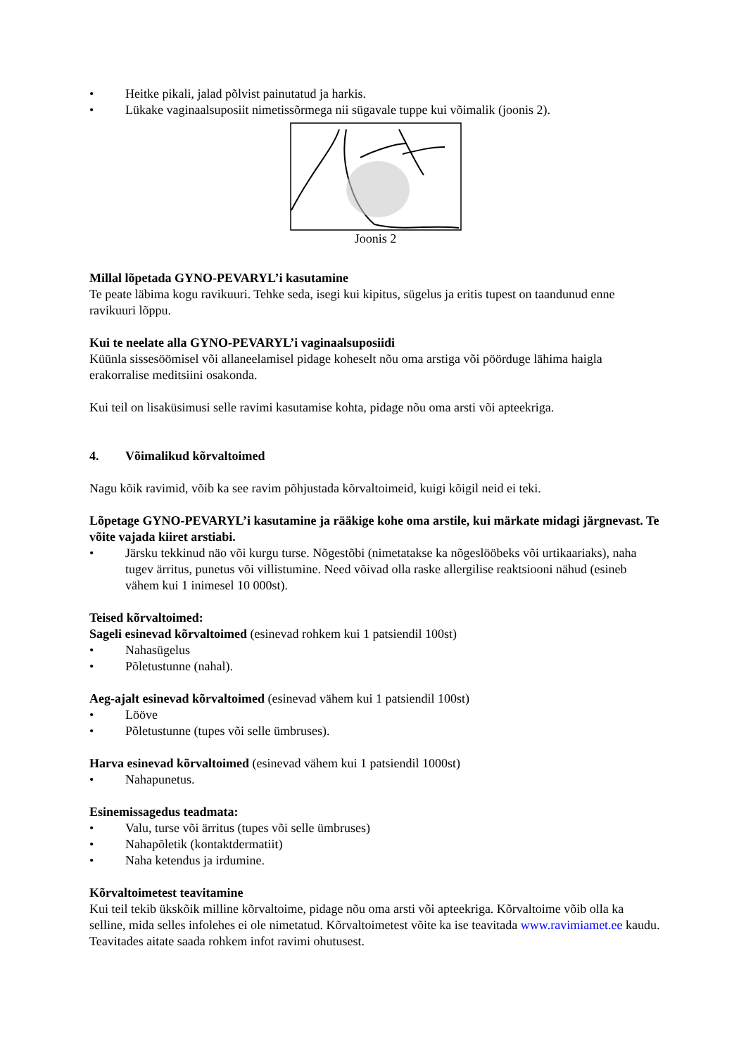• Heitke pikali, jalad põlvist painutatud ja harkis.
• Lükake vaginaalsuposiit nimetissõrmega nii sügavale tuppe kui võimalik (joonis 2).
Joonis 2
Millal lõpetada GYNO-PEVARYL’i kasutamine
Te peate läbima kogu ravikuuri. Tehke seda, isegi kui kipitus, sügelus ja eritis tupest on taandunud enne ravikuuri lõppu.
Kui te neelate alla GYNO-PEVARYL’i vaginaalsuposiidi
Küünla sissesöömisel või allaneelamisel pidage koheselt nõu oma arstiga või pöörduge lähima haigla erakorralise meditsiini osakonda.
Kui teil on lisaküsimusi selle ravimi kasutamise kohta, pidage nõu oma arsti või apteekriga.
4. Võimalikud kõrvaltoimed
Nagu kõik ravimid, võib ka see ravim põhjustada kõrvaltoimeid, kuigi kõigil neid ei teki.
Lõpetage GYNO-PEVARYL’i kasutamine ja rääkige kohe oma arstile, kui märkate midagi järgnevast. Te võite vajada kiiret arstiabi.
• Järsku tekkinud näo või kurgu turse. Nõgestõbi (nimetatakse ka nõgeslööbeks või urtikaariaks), naha tugev ärritus, punetus või villistumine. Need võivad olla raske allergilise reaktsiooni nähud (esineb vähem kui 1 inimesel 10 000st).
Teised kõrvaltoimed:
Sageli esinevad kõrvaltoimed (esinevad rohkem kui 1 patsiendil 100st)
• Nahasügelus
• Põletustunne (nahal).
Aeg-ajalt esinevad kõrvaltoimed (esinevad vähem kui 1 patsiendil 100st)
• Lööve
• Põletustunne (tupes või selle ümbruses).
Harva esinevad kõrvaltoimed (esinevad vähem kui 1 patsiendil 1000st)
• Nahapunetus.
Esinemissagedus teadmata:
• Valu, turse või ärritus (tupes või selle ümbruses)
• Nahapõletik (kontaktdermatiit)
• Naha ketendus ja irdumine.
Kõrvaltoimetest teavitamine
Kui teil tekib ükskõik milline kõrvaltoime, pidage nõu oma arsti või apteekriga. Kõrvaltoime võib olla ka selline, mida selles infolehes ei ole nimetatud. Kõrvaltoimetest võite ka ise teavitada www.ravimiamet.ee kaudu. Teavitades aitate saada rohkem infot ravimi ohutusest.